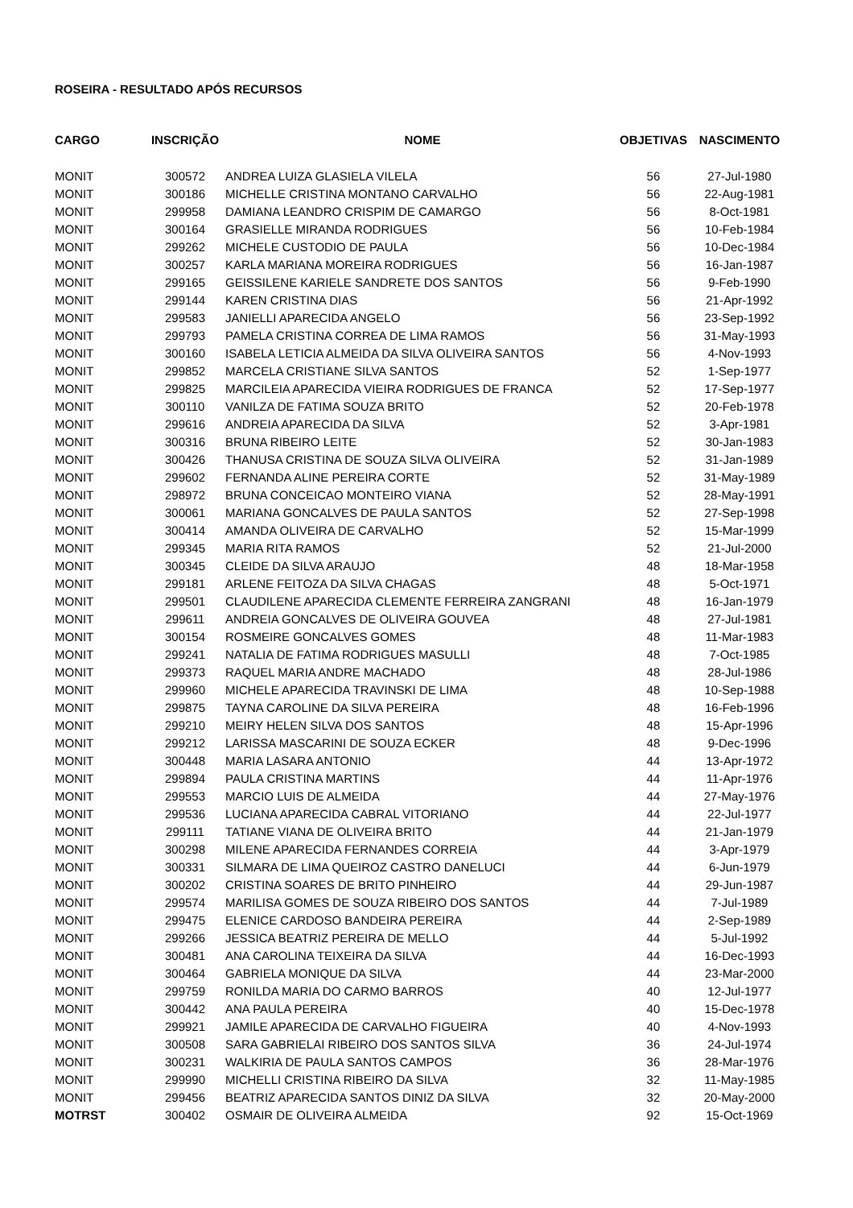ROSEIRA - RESULTADO APÓS RECURSOS
| CARGO | INSCRIÇÃO | NOME | OBJETIVAS | NASCIMENTO |
| --- | --- | --- | --- | --- |
| MONIT | 300572 | ANDREA LUIZA GLASIELA VILELA | 56 | 27-Jul-1980 |
| MONIT | 300186 | MICHELLE CRISTINA MONTANO CARVALHO | 56 | 22-Aug-1981 |
| MONIT | 299958 | DAMIANA LEANDRO CRISPIM DE CAMARGO | 56 | 8-Oct-1981 |
| MONIT | 300164 | GRASIELLE MIRANDA RODRIGUES | 56 | 10-Feb-1984 |
| MONIT | 299262 | MICHELE CUSTODIO DE PAULA | 56 | 10-Dec-1984 |
| MONIT | 300257 | KARLA MARIANA MOREIRA RODRIGUES | 56 | 16-Jan-1987 |
| MONIT | 299165 | GEISSILENE KARIELE SANDRETE DOS SANTOS | 56 | 9-Feb-1990 |
| MONIT | 299144 | KAREN CRISTINA DIAS | 56 | 21-Apr-1992 |
| MONIT | 299583 | JANIELLI APARECIDA ANGELO | 56 | 23-Sep-1992 |
| MONIT | 299793 | PAMELA CRISTINA CORREA DE LIMA RAMOS | 56 | 31-May-1993 |
| MONIT | 300160 | ISABELA LETICIA ALMEIDA DA SILVA OLIVEIRA SANTOS | 56 | 4-Nov-1993 |
| MONIT | 299852 | MARCELA CRISTIANE SILVA SANTOS | 52 | 1-Sep-1977 |
| MONIT | 299825 | MARCILEIA APARECIDA VIEIRA RODRIGUES DE FRANCA | 52 | 17-Sep-1977 |
| MONIT | 300110 | VANILZA DE FATIMA SOUZA BRITO | 52 | 20-Feb-1978 |
| MONIT | 299616 | ANDREIA APARECIDA DA SILVA | 52 | 3-Apr-1981 |
| MONIT | 300316 | BRUNA RIBEIRO LEITE | 52 | 30-Jan-1983 |
| MONIT | 300426 | THANUSA CRISTINA DE SOUZA SILVA OLIVEIRA | 52 | 31-Jan-1989 |
| MONIT | 299602 | FERNANDA ALINE PEREIRA CORTE | 52 | 31-May-1989 |
| MONIT | 298972 | BRUNA CONCEICAO MONTEIRO VIANA | 52 | 28-May-1991 |
| MONIT | 300061 | MARIANA GONCALVES DE PAULA SANTOS | 52 | 27-Sep-1998 |
| MONIT | 300414 | AMANDA OLIVEIRA DE CARVALHO | 52 | 15-Mar-1999 |
| MONIT | 299345 | MARIA RITA RAMOS | 52 | 21-Jul-2000 |
| MONIT | 300345 | CLEIDE DA SILVA ARAUJO | 48 | 18-Mar-1958 |
| MONIT | 299181 | ARLENE FEITOZA DA SILVA CHAGAS | 48 | 5-Oct-1971 |
| MONIT | 299501 | CLAUDILENE APARECIDA CLEMENTE FERREIRA ZANGRANI | 48 | 16-Jan-1979 |
| MONIT | 299611 | ANDREIA GONCALVES DE OLIVEIRA GOUVEA | 48 | 27-Jul-1981 |
| MONIT | 300154 | ROSMEIRE GONCALVES GOMES | 48 | 11-Mar-1983 |
| MONIT | 299241 | NATALIA DE FATIMA RODRIGUES MASULLI | 48 | 7-Oct-1985 |
| MONIT | 299373 | RAQUEL MARIA ANDRE MACHADO | 48 | 28-Jul-1986 |
| MONIT | 299960 | MICHELE APARECIDA TRAVINSKI DE LIMA | 48 | 10-Sep-1988 |
| MONIT | 299875 | TAYNA CAROLINE DA SILVA PEREIRA | 48 | 16-Feb-1996 |
| MONIT | 299210 | MEIRY HELEN SILVA DOS SANTOS | 48 | 15-Apr-1996 |
| MONIT | 299212 | LARISSA MASCARINI DE SOUZA ECKER | 48 | 9-Dec-1996 |
| MONIT | 300448 | MARIA LASARA ANTONIO | 44 | 13-Apr-1972 |
| MONIT | 299894 | PAULA CRISTINA MARTINS | 44 | 11-Apr-1976 |
| MONIT | 299553 | MARCIO LUIS DE ALMEIDA | 44 | 27-May-1976 |
| MONIT | 299536 | LUCIANA APARECIDA CABRAL VITORIANO | 44 | 22-Jul-1977 |
| MONIT | 299111 | TATIANE VIANA DE OLIVEIRA BRITO | 44 | 21-Jan-1979 |
| MONIT | 300298 | MILENE APARECIDA FERNANDES CORREIA | 44 | 3-Apr-1979 |
| MONIT | 300331 | SILMARA DE LIMA QUEIROZ CASTRO DANELUCI | 44 | 6-Jun-1979 |
| MONIT | 300202 | CRISTINA SOARES DE BRITO PINHEIRO | 44 | 29-Jun-1987 |
| MONIT | 299574 | MARILISA GOMES DE SOUZA RIBEIRO DOS SANTOS | 44 | 7-Jul-1989 |
| MONIT | 299475 | ELENICE CARDOSO BANDEIRA PEREIRA | 44 | 2-Sep-1989 |
| MONIT | 299266 | JESSICA BEATRIZ PEREIRA DE MELLO | 44 | 5-Jul-1992 |
| MONIT | 300481 | ANA CAROLINA TEIXEIRA DA SILVA | 44 | 16-Dec-1993 |
| MONIT | 300464 | GABRIELA MONIQUE DA SILVA | 44 | 23-Mar-2000 |
| MONIT | 299759 | RONILDA MARIA DO CARMO BARROS | 40 | 12-Jul-1977 |
| MONIT | 300442 | ANA PAULA PEREIRA | 40 | 15-Dec-1978 |
| MONIT | 299921 | JAMILE APARECIDA DE CARVALHO FIGUEIRA | 40 | 4-Nov-1993 |
| MONIT | 300508 | SARA GABRIELAI RIBEIRO DOS SANTOS SILVA | 36 | 24-Jul-1974 |
| MONIT | 300231 | WALKIRIA DE PAULA SANTOS CAMPOS | 36 | 28-Mar-1976 |
| MONIT | 299990 | MICHELLI CRISTINA RIBEIRO DA SILVA | 32 | 11-May-1985 |
| MONIT | 299456 | BEATRIZ APARECIDA SANTOS DINIZ DA SILVA | 32 | 20-May-2000 |
| MOTRST | 300402 | OSMAIR DE OLIVEIRA ALMEIDA | 92 | 15-Oct-1969 |